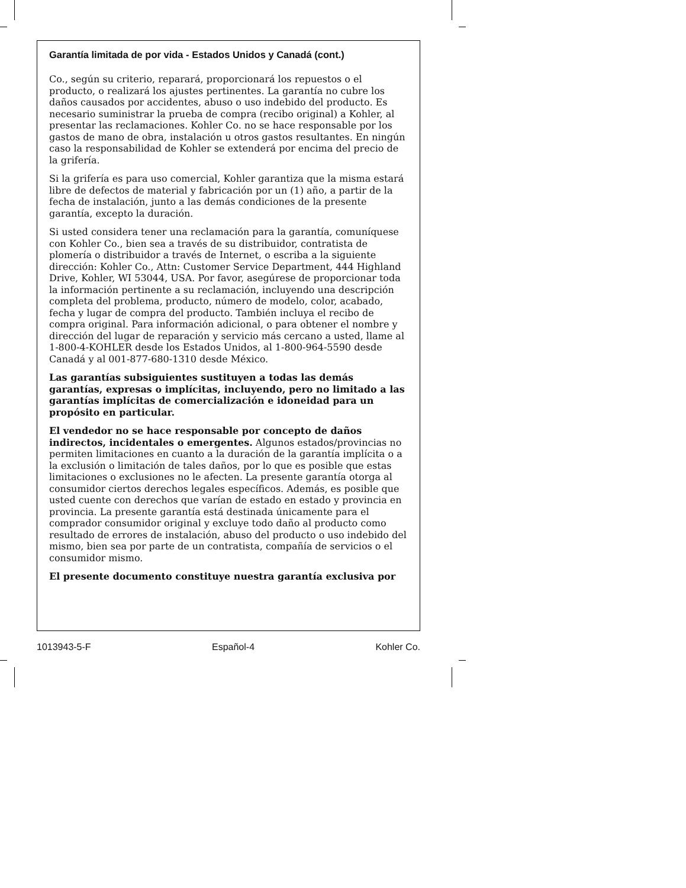Garantía limitada de por vida - Estados Unidos y Canadá (cont.)
Co., según su criterio, reparará, proporcionará los repuestos o el producto, o realizará los ajustes pertinentes. La garantía no cubre los daños causados por accidentes, abuso o uso indebido del producto. Es necesario suministrar la prueba de compra (recibo original) a Kohler, al presentar las reclamaciones. Kohler Co. no se hace responsable por los gastos de mano de obra, instalación u otros gastos resultantes. En ningún caso la responsabilidad de Kohler se extenderá por encima del precio de la grifería.
Si la grifería es para uso comercial, Kohler garantiza que la misma estará libre de defectos de material y fabricación por un (1) año, a partir de la fecha de instalación, junto a las demás condiciones de la presente garantía, excepto la duración.
Si usted considera tener una reclamación para la garantía, comuníquese con Kohler Co., bien sea a través de su distribuidor, contratista de plomería o distribuidor a través de Internet, o escriba a la siguiente dirección: Kohler Co., Attn: Customer Service Department, 444 Highland Drive, Kohler, WI 53044, USA. Por favor, asegúrese de proporcionar toda la información pertinente a su reclamación, incluyendo una descripción completa del problema, producto, número de modelo, color, acabado, fecha y lugar de compra del producto. También incluya el recibo de compra original. Para información adicional, o para obtener el nombre y dirección del lugar de reparación y servicio más cercano a usted, llame al 1-800-4-KOHLER desde los Estados Unidos, al 1-800-964-5590 desde Canadá y al 001-877-680-1310 desde México.
Las garantías subsiguientes sustituyen a todas las demás garantías, expresas o implícitas, incluyendo, pero no limitado a las garantías implícitas de comercialización e idoneidad para un propósito en particular.
El vendedor no se hace responsable por concepto de daños indirectos, incidentales o emergentes. Algunos estados/provincias no permiten limitaciones en cuanto a la duración de la garantía implícita o a la exclusión o limitación de tales daños, por lo que es posible que estas limitaciones o exclusiones no le afecten. La presente garantía otorga al consumidor ciertos derechos legales específicos. Además, es posible que usted cuente con derechos que varían de estado en estado y provincia en provincia. La presente garantía está destinada únicamente para el comprador consumidor original y excluye todo daño al producto como resultado de errores de instalación, abuso del producto o uso indebido del mismo, bien sea por parte de un contratista, compañía de servicios o el consumidor mismo.
El presente documento constituye nuestra garantía exclusiva por
1013943-5-F Español-4 Kohler Co.